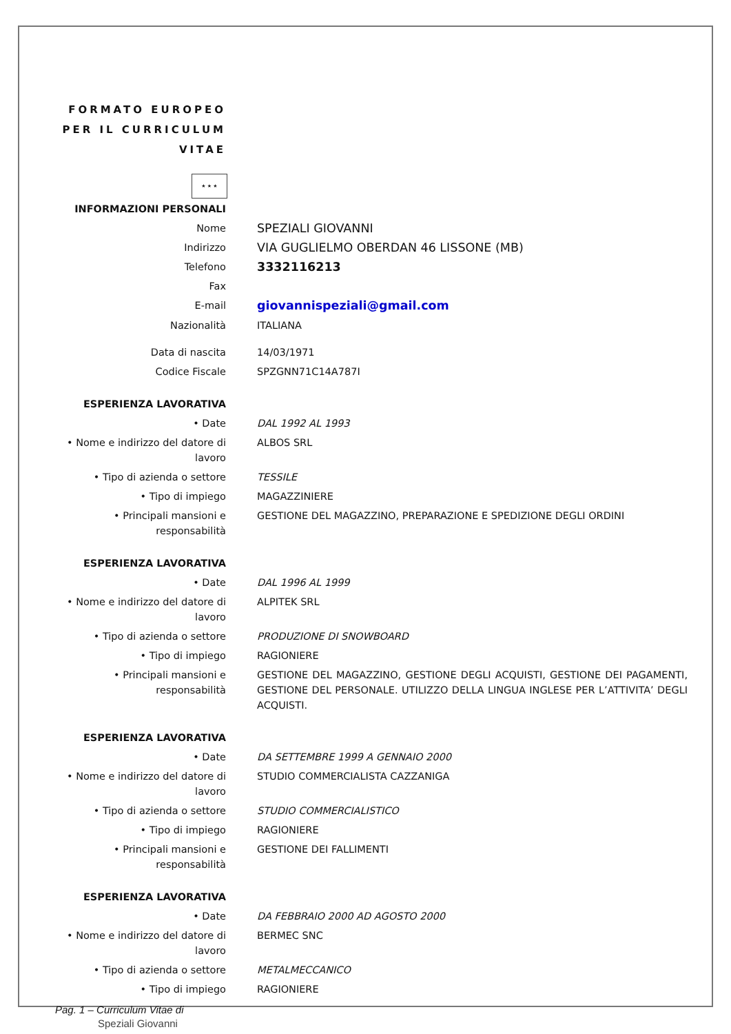FORMATO EUROPEO
PER IL CURRICULUM
VITAE
★ ★ ★
| INFORMAZIONI PERSONALI | |
| Nome | SPEZIALI GIOVANNI |
| Indirizzo | VIA GUGLIELMO OBERDAN 46 LISSONE (MB) |
| Telefono | 3332116213 |
| Fax | |
| E-mail | giovannispeziali@gmail.com |
| Nazionalità | ITALIANA |
| Data di nascita | 14/03/1971 |
| Codice Fiscale | SPZGNN71C14A787I |
| ESPERIENZA LAVORATIVA | |
| • Date | DAL 1992 AL 1993 |
| • Nome e indirizzo del datore di lavoro | ALBOS SRL |
| • Tipo di azienda o settore | TESSILE |
| • Tipo di impiego | MAGAZZINIERE |
| • Principali mansioni e responsabilità | GESTIONE DEL MAGAZZINO, PREPARAZIONE E SPEDIZIONE DEGLI ORDINI |
| ESPERIENZA LAVORATIVA | |
| • Date | DAL 1996 AL 1999 |
| • Nome e indirizzo del datore di lavoro | ALPITEK SRL |
| • Tipo di azienda o settore | PRODUZIONE DI SNOWBOARD |
| • Tipo di impiego | RAGIONIERE |
| • Principali mansioni e responsabilità | GESTIONE DEL MAGAZZINO, GESTIONE DEGLI ACQUISTI, GESTIONE DEI PAGAMENTI, GESTIONE DEL PERSONALE. UTILIZZO DELLA LINGUA INGLESE PER L’ATTIVITA’ DEGLI ACQUISTI. |
| ESPERIENZA LAVORATIVA | |
| • Date | DA SETTEMBRE 1999 A GENNAIO 2000 |
| • Nome e indirizzo del datore di lavoro | STUDIO COMMERCIALISTA CAZZANIGA |
| • Tipo di azienda o settore | STUDIO COMMERCIALISTICO |
| • Tipo di impiego | RAGIONIERE |
| • Principali mansioni e responsabilità | GESTIONE DEI FALLIMENTI |
| ESPERIENZA LAVORATIVA | |
| • Date | DA FEBBRAIO 2000 AD AGOSTO 2000 |
| • Nome e indirizzo del datore di lavoro | BERMEC SNC |
| • Tipo di azienda o settore | METALMECCANICO |
| • Tipo di impiego | RAGIONIERE |
Pag. 1 – Curriculum Vitae di
Speziali Giovanni